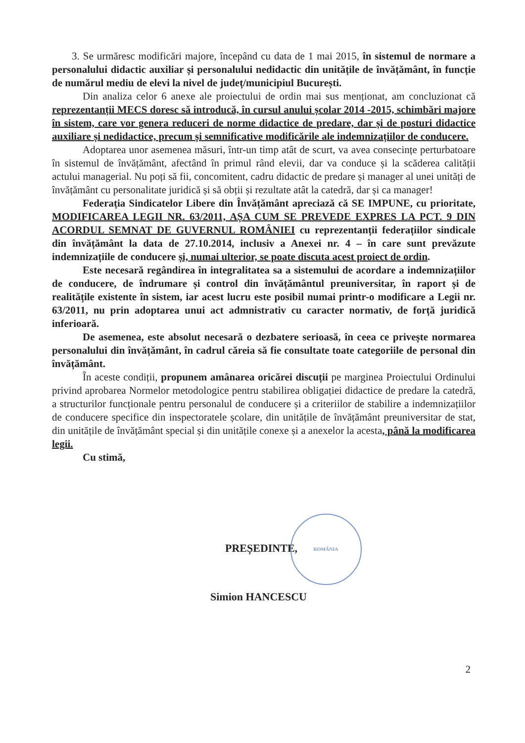3. Se urmăresc modificări majore, începând cu data de 1 mai 2015, în sistemul de normare a personalului didactic auxiliar și personalului nedidactic din unitățile de învățământ, în funcție de numărul mediu de elevi la nivel de județ/municipiul București.
Din analiza celor 6 anexe ale proiectului de ordin mai sus menționat, am concluzionat că reprezentanții MECS doresc să introducă, în cursul anului școlar 2014 -2015, schimbări majore în sistem, care vor genera reduceri de norme didactice de predare, dar și de posturi didactice auxiliare și nedidactice, precum și semnificative modificările ale indemnizațiilor de conducere.
Adoptarea unor asemenea măsuri, într-un timp atât de scurt, va avea consecințe perturbatoare în sistemul de învățământ, afectând în primul rând elevii, dar va conduce și la scăderea calității actului managerial. Nu poți să fii, concomitent, cadru didactic de predare și manager al unei unități de învățământ cu personalitate juridică și să obții și rezultate atât la catedră, dar și ca manager!
Federația Sindicatelor Libere din Învățământ apreciază că SE IMPUNE, cu prioritate, MODIFICAREA LEGII NR. 63/2011, AȘA CUM SE PREVEDE EXPRES LA PCT. 9 DIN ACORDUL SEMNAT DE GUVERNUL ROMÂNIEI cu reprezentanții federațiilor sindicale din învățământ la data de 27.10.2014, inclusiv a Anexei nr. 4 – în care sunt prevăzute indemnizațiile de conducere și, numai ulterior, se poate discuta acest proiect de ordin.
Este necesară regândirea în integralitatea sa a sistemului de acordare a indemnizațiilor de conducere, de îndrumare și control din învățământul preuniversitar, în raport și de realitățile existente în sistem, iar acest lucru este posibil numai printr-o modificare a Legii nr. 63/2011, nu prin adoptarea unui act admnistrativ cu caracter normativ, de forță juridică inferioară.
De asemenea, este absolut necesară o dezbatere serioasă, în ceea ce privește normarea personalului din învățământ, în cadrul căreia să fie consultate toate categoriile de personal din învățământ.
În aceste condiții, propunem amânarea oricărei discuții pe marginea Proiectului Ordinului privind aprobarea Normelor metodologice pentru stabilirea obligației didactice de predare la catedră, a structurilor funcționale pentru personalul de conducere și a criteriilor de stabilire a indemnizațiilor de conducere specifice din inspectoratele școlare, din unitățile de învățământ preuniversitar de stat, din unitățile de învățământ special și din unitățile conexe și a anexelor la acesta, până la modificarea legii.
Cu stimă,
PREȘEDINTE, ROMÂNIA
Simion HANCESCU
2